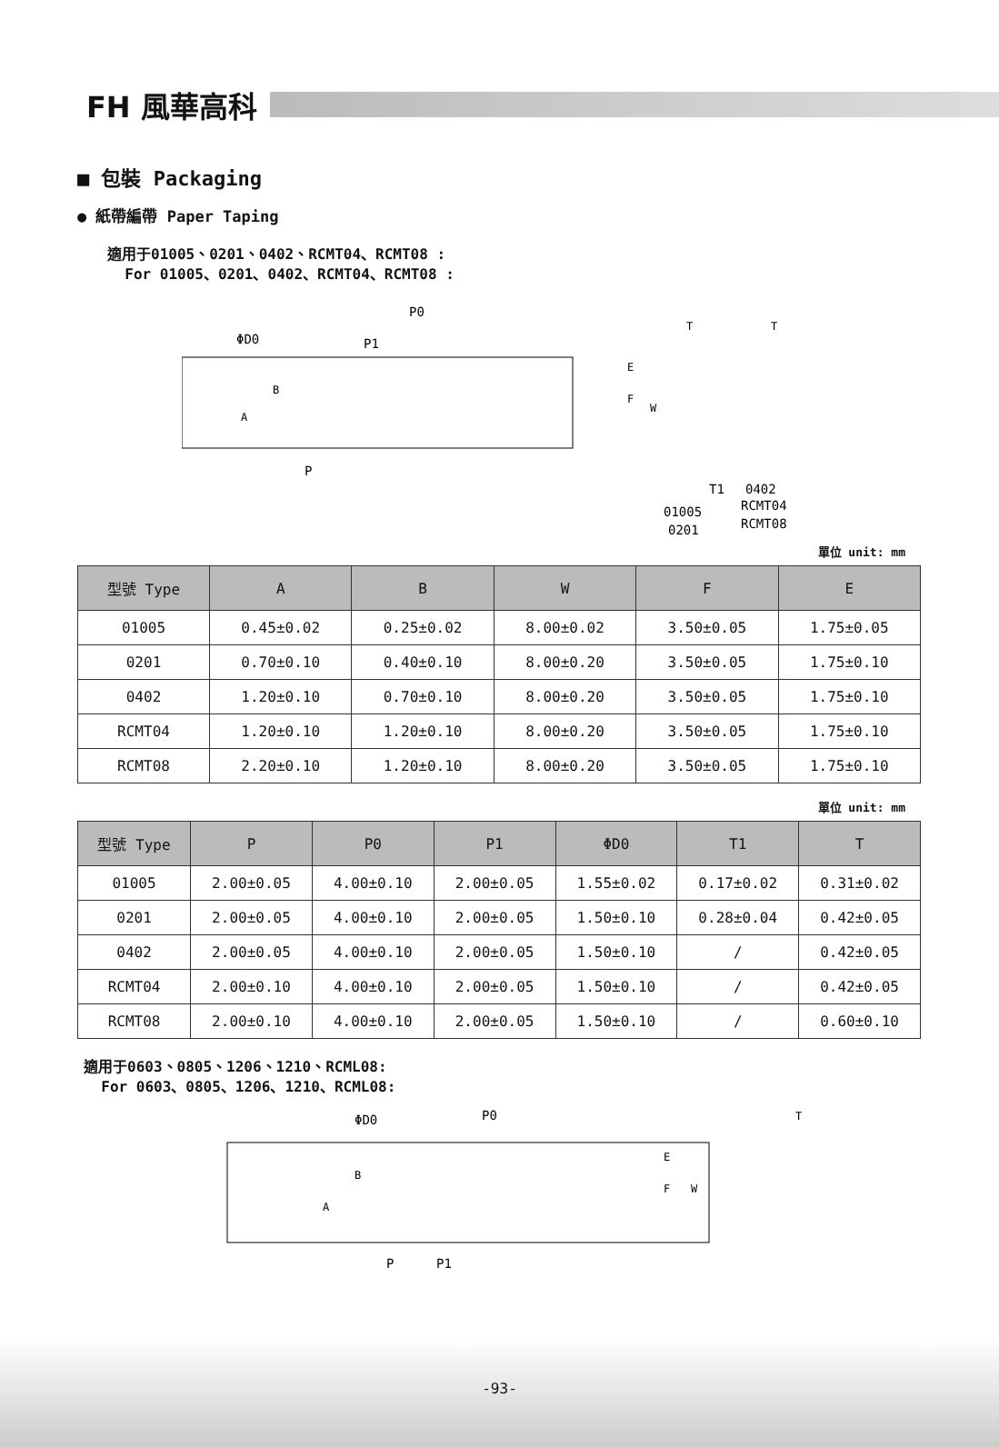FH 風華高科
■ 包裝 Packaging
● 紙帶編帶 Paper Taping
適用于01005、0201、0402、RCMT04、RCMT08 :
For 01005、0201、0402、RCMT04、RCMT08 :
P0
P1
ΦD0
B
A
P
E
F
W
T
T
T1
01005
0201
0402
RCMT04
RCMT08
單位 unit: mm
| 型號 Type | A | B | W | F | E |
| --- | --- | --- | --- | --- | --- |
| 01005 | 0.45±0.02 | 0.25±0.02 | 8.00±0.02 | 3.50±0.05 | 1.75±0.05 |
| 0201 | 0.70±0.10 | 0.40±0.10 | 8.00±0.20 | 3.50±0.05 | 1.75±0.10 |
| 0402 | 1.20±0.10 | 0.70±0.10 | 8.00±0.20 | 3.50±0.05 | 1.75±0.10 |
| RCMT04 | 1.20±0.10 | 1.20±0.10 | 8.00±0.20 | 3.50±0.05 | 1.75±0.10 |
| RCMT08 | 2.20±0.10 | 1.20±0.10 | 8.00±0.20 | 3.50±0.05 | 1.75±0.10 |
單位 unit: mm
| 型號 Type | P | P0 | P1 | ΦD0 | T1 | T |
| --- | --- | --- | --- | --- | --- | --- |
| 01005 | 2.00±0.05 | 4.00±0.10 | 2.00±0.05 | 1.55±0.02 | 0.17±0.02 | 0.31±0.02 |
| 0201 | 2.00±0.05 | 4.00±0.10 | 2.00±0.05 | 1.50±0.10 | 0.28±0.04 | 0.42±0.05 |
| 0402 | 2.00±0.05 | 4.00±0.10 | 2.00±0.05 | 1.50±0.10 | / | 0.42±0.05 |
| RCMT04 | 2.00±0.10 | 4.00±0.10 | 2.00±0.05 | 1.50±0.10 | / | 0.42±0.05 |
| RCMT08 | 2.00±0.10 | 4.00±0.10 | 2.00±0.05 | 1.50±0.10 | / | 0.60±0.10 |
適用于0603、0805、1206、1210、RCML08:
For 0603、0805、1206、1210、RCML08:
ΦD0
P0
B
A
P
P1
E
F
W
T
-93-